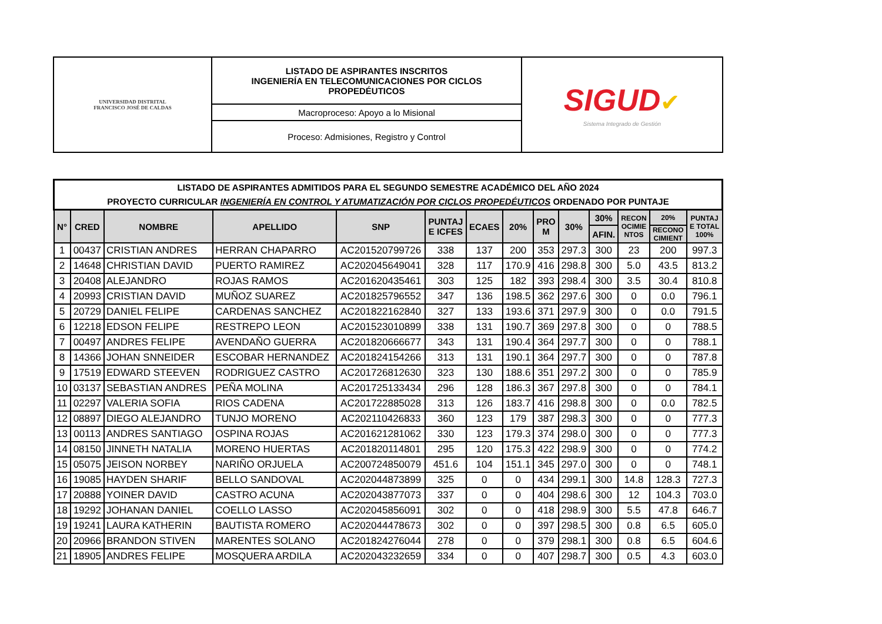| UNIVERSIDAD DISTRITAL FRANCISCO JOSÉ DE CALDAS | LISTADO DE ASPIRANTES INSCRITOS INGENIERÍA EN TELECOMUNICACIONES POR CICLOS PROPEDÉUTICOS | SIGUD ✔ Sistema Integrado de Gestión |
| | Macroproceso: Apoyo a lo Misional | |
| | Proceso: Admisiones, Registro y Control | |
| LISTADO DE ASPIRANTES ADMITIDOS PARA EL SEGUNDO SEMESTRE ACADÉMICO DEL AÑO 2024 PROYECTO CURRICULAR INGENIERÍA EN CONTROL Y ATUMATIZACIÓN POR CICLOS PROPEDÉUTICOS ORDENADO POR PUNTAJE | | | | | | | | | | | | | |
| --- | --- | --- | --- | --- | --- | --- | --- | --- | --- | --- | --- | --- | --- |
| N° | CRED | NOMBRE | APELLIDO | SNP | PUNTAJ E ICFES | ECAES | 20% | PRO M | 30% | 30% | RECON OCIMIE NTOS | 20% | PUNTAJ E TOTAL 100% |
| | | | | | | | | | | AFIN. | | RECONO CIMIENT | |
| 1 | 00437 | CRISTIAN ANDRES | HERRAN CHAPARRO | AC201520799726 | 338 | 137 | 200 | 353 | 297.3 | 300 | 23 | 200 | 997.3 |
| 2 | 14648 | CHRISTIAN DAVID | PUERTO RAMIREZ | AC202045649041 | 328 | 117 | 170.9 | 416 | 298.8 | 300 | 5.0 | 43.5 | 813.2 |
| 3 | 20408 | ALEJANDRO | ROJAS RAMOS | AC201620435461 | 303 | 125 | 182 | 393 | 298.4 | 300 | 3.5 | 30.4 | 810.8 |
| 4 | 20993 | CRISTIAN DAVID | MUÑOZ SUAREZ | AC201825796552 | 347 | 136 | 198.5 | 362 | 297.6 | 300 | 0 | 0.0 | 796.1 |
| 5 | 20729 | DANIEL FELIPE | CARDENAS SANCHEZ | AC201822162840 | 327 | 133 | 193.6 | 371 | 297.9 | 300 | 0 | 0.0 | 791.5 |
| 6 | 12218 | EDSON FELIPE | RESTREPO LEON | AC201523010899 | 338 | 131 | 190.7 | 369 | 297.8 | 300 | 0 | 0 | 788.5 |
| 7 | 00497 | ANDRES FELIPE | AVENDAÑO GUERRA | AC201820666677 | 343 | 131 | 190.4 | 364 | 297.7 | 300 | 0 | 0 | 788.1 |
| 8 | 14366 | JOHAN SNNEIDER | ESCOBAR HERNANDEZ | AC201824154266 | 313 | 131 | 190.1 | 364 | 297.7 | 300 | 0 | 0 | 787.8 |
| 9 | 17519 | EDWARD STEEVEN | RODRIGUEZ CASTRO | AC201726812630 | 323 | 130 | 188.6 | 351 | 297.2 | 300 | 0 | 0 | 785.9 |
| 10 | 03137 | SEBASTIAN ANDRES | PEÑA MOLINA | AC201725133434 | 296 | 128 | 186.3 | 367 | 297.8 | 300 | 0 | 0 | 784.1 |
| 11 | 02297 | VALERIA SOFIA | RIOS CADENA | AC201722885028 | 313 | 126 | 183.7 | 416 | 298.8 | 300 | 0 | 0.0 | 782.5 |
| 12 | 08897 | DIEGO ALEJANDRO | TUNJO MORENO | AC202110426833 | 360 | 123 | 179 | 387 | 298.3 | 300 | 0 | 0 | 777.3 |
| 13 | 00113 | ANDRES SANTIAGO | OSPINA ROJAS | AC201621281062 | 330 | 123 | 179.3 | 374 | 298.0 | 300 | 0 | 0 | 777.3 |
| 14 | 08150 | JINNETH NATALIA | MORENO HUERTAS | AC201820114801 | 295 | 120 | 175.3 | 422 | 298.9 | 300 | 0 | 0 | 774.2 |
| 15 | 05075 | JEISON NORBEY | NARIÑO ORJUELA | AC200724850079 | 451.6 | 104 | 151.1 | 345 | 297.0 | 300 | 0 | 0 | 748.1 |
| 16 | 19085 | HAYDEN SHARIF | BELLO SANDOVAL | AC202044873899 | 325 | 0 | 0 | 434 | 299.1 | 300 | 14.8 | 128.3 | 727.3 |
| 17 | 20888 | YOINER DAVID | CASTRO ACUNA | AC202043877073 | 337 | 0 | 0 | 404 | 298.6 | 300 | 12 | 104.3 | 703.0 |
| 18 | 19292 | JOHANAN DANIEL | COELLO LASSO | AC202045856091 | 302 | 0 | 0 | 418 | 298.9 | 300 | 5.5 | 47.8 | 646.7 |
| 19 | 19241 | LAURA KATHERIN | BAUTISTA ROMERO | AC202044478673 | 302 | 0 | 0 | 397 | 298.5 | 300 | 0.8 | 6.5 | 605.0 |
| 20 | 20966 | BRANDON STIVEN | MARENTES SOLANO | AC201824276044 | 278 | 0 | 0 | 379 | 298.1 | 300 | 0.8 | 6.5 | 604.6 |
| 21 | 18905 | ANDRES FELIPE | MOSQUERA ARDILA | AC202043232659 | 334 | 0 | 0 | 407 | 298.7 | 300 | 0.5 | 4.3 | 603.0 |